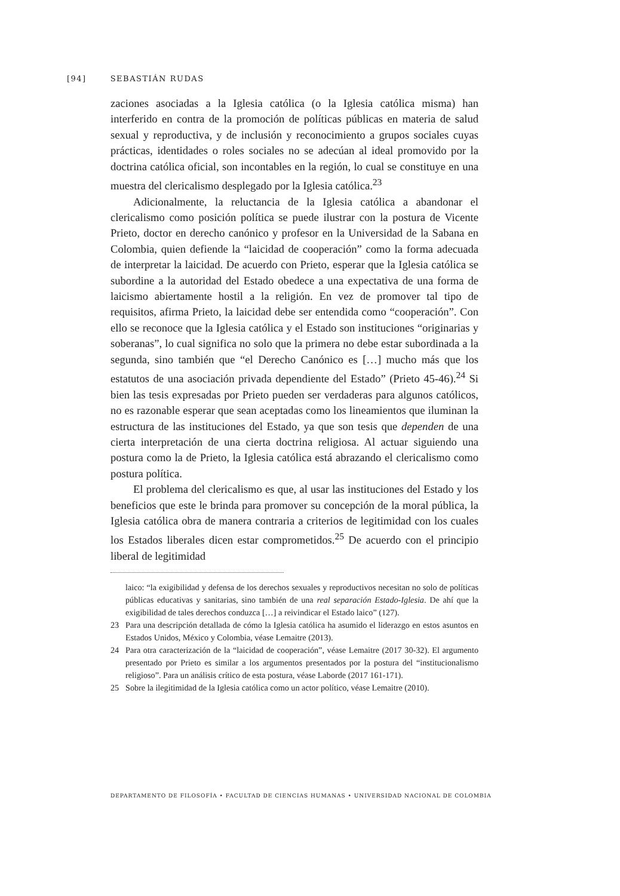[94] SEBASTIÁN RUDAS
zaciones asociadas a la Iglesia católica (o la Iglesia católica misma) han interferido en contra de la promoción de políticas públicas en materia de salud sexual y reproductiva, y de inclusión y reconocimiento a grupos sociales cuyas prácticas, identidades o roles sociales no se adecúan al ideal promovido por la doctrina católica oficial, son incontables en la región, lo cual se constituye en una muestra del clericalismo desplegado por la Iglesia católica.<sup>23</sup>
Adicionalmente, la reluctancia de la Iglesia católica a abandonar el clericalismo como posición política se puede ilustrar con la postura de Vicente Prieto, doctor en derecho canónico y profesor en la Universidad de la Sabana en Colombia, quien defiende la “laicidad de cooperación” como la forma adecuada de interpretar la laicidad. De acuerdo con Prieto, esperar que la Iglesia católica se subordine a la autoridad del Estado obedece a una expectativa de una forma de laicismo abiertamente hostil a la religión. En vez de promover tal tipo de requisitos, afirma Prieto, la laicidad debe ser entendida como “cooperación”. Con ello se reconoce que la Iglesia católica y el Estado son instituciones “originarias y soberanas”, lo cual significa no solo que la primera no debe estar subordinada a la segunda, sino también que “el Derecho Canónico es […] mucho más que los estatutos de una asociación privada dependiente del Estado” (Prieto 45-46).<sup>24</sup> Si bien las tesis expresadas por Prieto pueden ser verdaderas para algunos católicos, no es razonable esperar que sean aceptadas como los lineamientos que iluminan la estructura de las instituciones del Estado, ya que son tesis que dependen de una cierta interpretación de una cierta doctrina religiosa. Al actuar siguiendo una postura como la de Prieto, la Iglesia católica está abrazando el clericalismo como postura política.
El problema del clericalismo es que, al usar las instituciones del Estado y los beneficios que este le brinda para promover su concepción de la moral pública, la Iglesia católica obra de manera contraria a criterios de legitimidad con los cuales los Estados liberales dicen estar comprometidos.<sup>25</sup> De acuerdo con el principio liberal de legitimidad
laico: “la exigibilidad y defensa de los derechos sexuales y reproductivos necesitan no solo de políticas públicas educativas y sanitarias, sino también de una real separación Estado-Iglesia. De ahí que la exigibilidad de tales derechos conduzca […] a reivindicar el Estado laico” (127).
23 Para una descripción detallada de cómo la Iglesia católica ha asumido el liderazgo en estos asuntos en Estados Unidos, México y Colombia, véase Lemaitre (2013).
24 Para otra caracterización de la “laicidad de cooperación”, véase Lemaitre (2017 30-32). El argumento presentado por Prieto es similar a los argumentos presentados por la postura del “institucionalismo religioso”. Para un análisis crítico de esta postura, véase Laborde (2017 161-171).
25 Sobre la ilegitimidad de la Iglesia católica como un actor político, véase Lemaitre (2010).
DEPARTAMENTO DE FILOSOFÍA • FACULTAD DE CIENCIAS HUMANAS • UNIVERSIDAD NACIONAL DE COLOMBIA